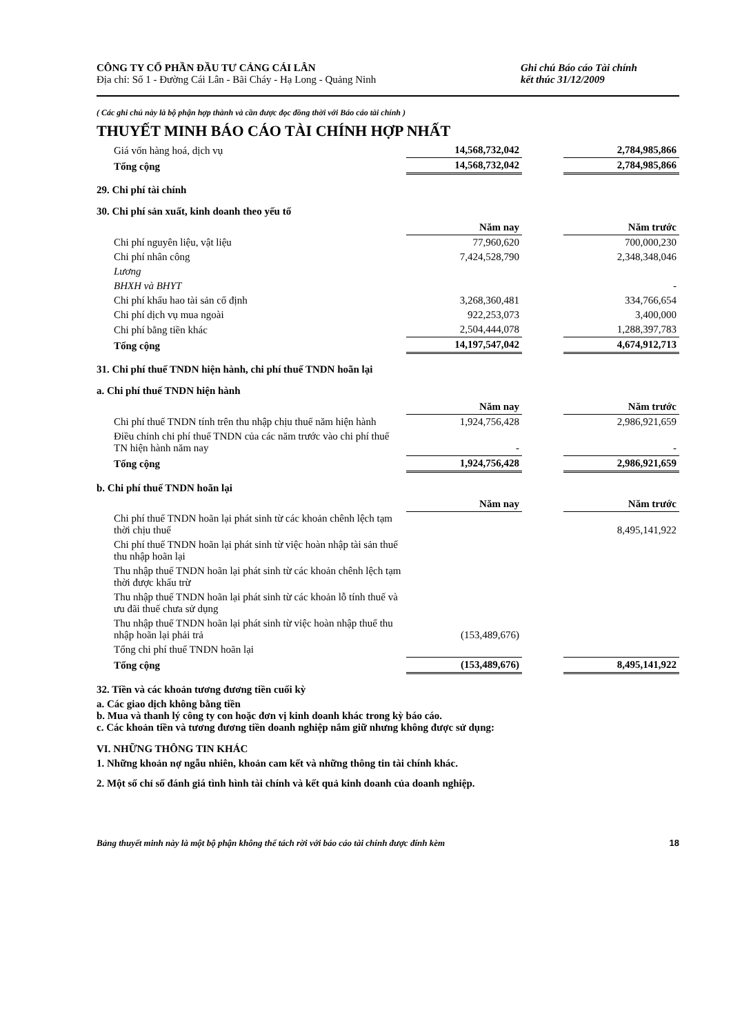CÔNG TY CỔ PHẦN ĐẦU TƯ CẢNG CÁI LÂN
Địa chỉ: Số 1 - Đường Cái Lân - Bãi Cháy - Hạ Long - Quảng Ninh
Ghi chú Báo cáo Tài chính
kết thúc 31/12/2009
( Các ghi chú này là bộ phận hợp thành và cần được đọc đồng thời với Báo cáo tài chính )
THUYẾT MINH BÁO CÁO TÀI CHÍNH HỢP NHẤT
| Giá vốn hàng hoá, dịch vụ | 14,568,732,042 | | 2,784,985,866 |
| Tổng cộng | 14,568,732,042 | | 2,784,985,866 |
29. Chi phí tài chính
30. Chi phí sản xuất, kinh doanh theo yếu tố
| | Năm nay | | Năm trước |
| Chi phí nguyên liệu, vật liệu | 77,960,620 | | 700,000,230 |
| Chi phí nhân công | 7,424,528,790 | | 2,348,348,046 |
| Lương | | | |
| BHXH và BHYT | | | - |
| Chi phí khấu hao tài sản cố định | 3,268,360,481 | | 334,766,654 |
| Chi phí dịch vụ mua ngoài | 922,253,073 | | 3,400,000 |
| Chi phí bằng tiền khác | 2,504,444,078 | | 1,288,397,783 |
| Tổng cộng | 14,197,547,042 | | 4,674,912,713 |
31. Chi phí thuế TNDN hiện hành, chi phí thuế TNDN hoãn lại
a. Chi phí thuế TNDN hiện hành
| | Năm nay | | Năm trước |
| Chi phí thuế TNDN tính trên thu nhập chịu thuế năm hiện hành | 1,924,756,428 | | 2,986,921,659 |
| Điều chỉnh chi phí thuế TNDN của các năm trước vào chi phí thuế TN hiện hành năm nay | - | | - |
| Tổng cộng | 1,924,756,428 | | 2,986,921,659 |
b. Chi phí thuế TNDN hoãn lại
| | Năm nay | | Năm trước |
| Chi phí thuế TNDN hoãn lại phát sinh từ các khoản chênh lệch tạm thời chịu thuế | | | 8,495,141,922 |
| Chi phí thuế TNDN hoãn lại phát sinh từ việc hoàn nhập tài sản thuế thu nhập hoãn lại | | | |
| Thu nhập thuế TNDN hoãn lại phát sinh từ các khoản chênh lệch tạm thời được khấu trừ | | | |
| Thu nhập thuế TNDN hoãn lại phát sinh từ các khoản lỗ tính thuế và ưu đãi thuế chưa sử dụng | | | |
| Thu nhập thuế TNDN hoãn lại phát sinh từ việc hoàn nhập thuế thu nhập hoãn lại phải trả | (153,489,676) | | |
| Tổng chi phí thuế TNDN hoãn lại | | | |
| Tổng cộng | (153,489,676) | | 8,495,141,922 |
32. Tiền và các khoản tương đương tiền cuối kỳ
a. Các giao dịch không bằng tiền
b. Mua và thanh lý công ty con hoặc đơn vị kinh doanh khác trong kỳ báo cáo.
c. Các khoản tiền và tương đương tiền doanh nghiệp nắm giữ nhưng không được sử dụng:
VI. NHỮNG THÔNG TIN KHÁC
1. Những khoản nợ ngẫu nhiên, khoản cam kết và những thông tin tài chính khác.
2. Một số chỉ số đánh giá tình hình tài chính và kết quả kinh doanh của doanh nghiệp.
Bảng thuyết minh này là một bộ phận không thể tách rời với báo cáo tài chính được đính kèm 18